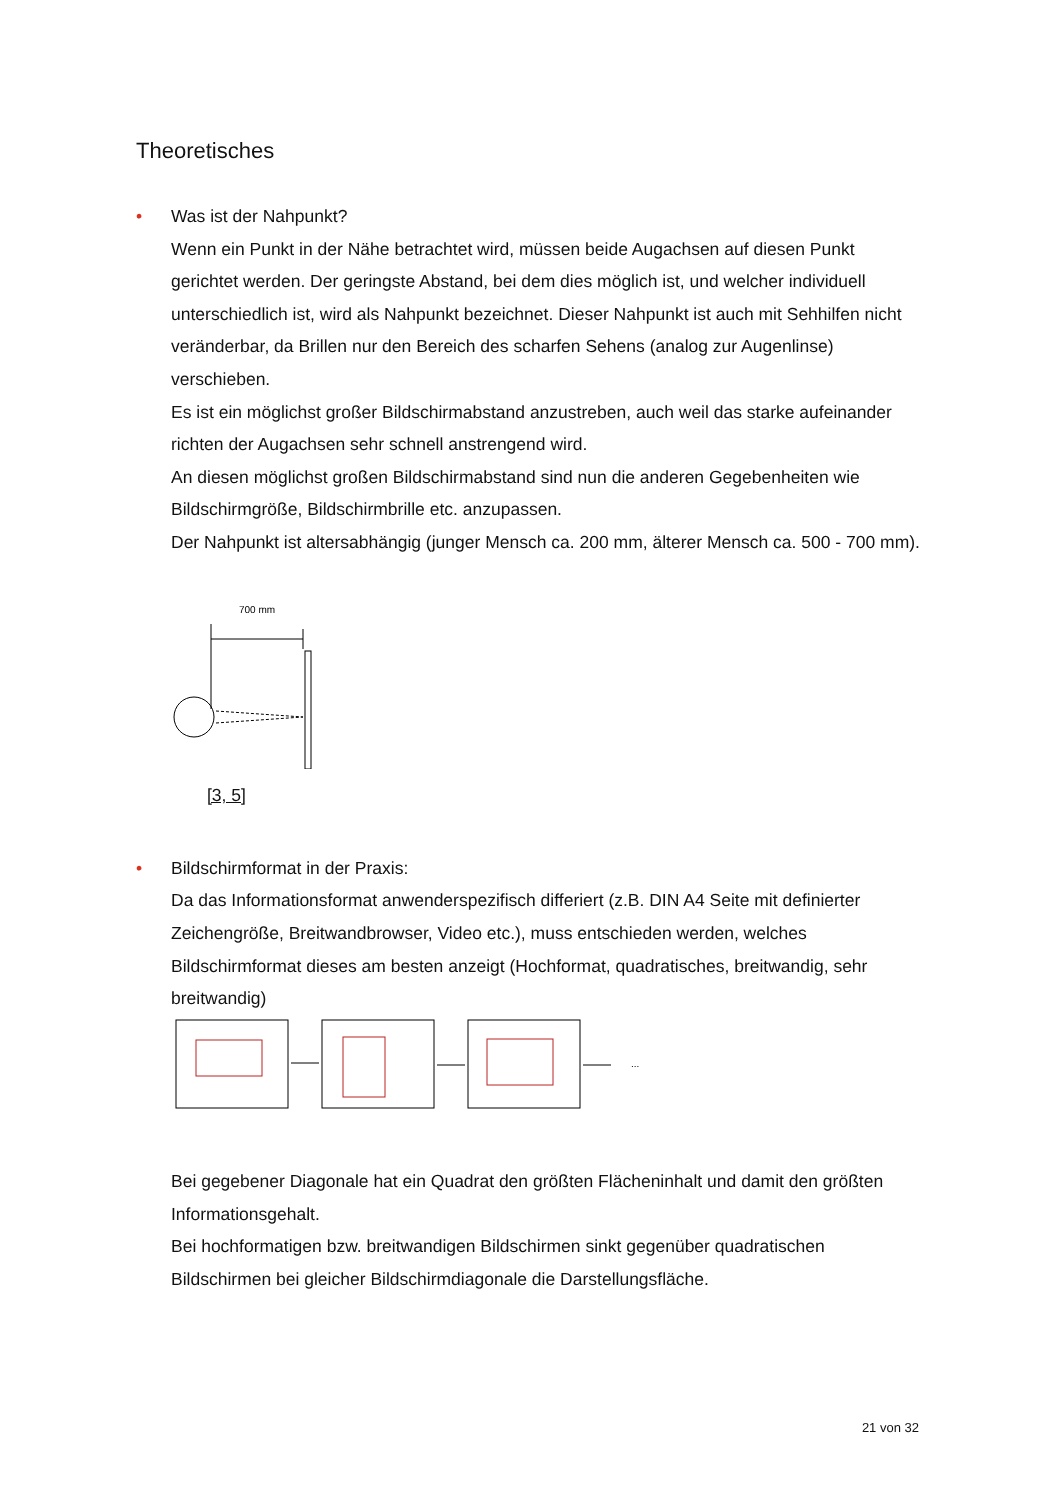Theoretisches
• Was ist der Nahpunkt?
Wenn ein Punkt in der Nähe betrachtet wird, müssen beide Augachsen auf diesen Punkt gerichtet werden. Der geringste Abstand, bei dem dies möglich ist, und welcher individuell unterschiedlich ist, wird als Nahpunkt bezeichnet. Dieser Nahpunkt ist auch mit Sehhilfen nicht veränderbar, da Brillen nur den Bereich des scharfen Sehens (analog zur Augenlinse) verschieben.
Es ist ein möglichst großer Bildschirmabstand anzustreben, auch weil das starke aufeinander richten der Augachsen sehr schnell anstrengend wird.
An diesen möglichst großen Bildschirmabstand sind nun die anderen Gegebenheiten wie Bildschirmgröße, Bildschirmbrille etc. anzupassen.
Der Nahpunkt ist altersabhängig (junger Mensch ca. 200 mm, älterer Mensch ca. 500 - 700 mm).
700 mm
[3, 5]
• Bildschirmformat in der Praxis:
Da das Informationsformat anwenderspezifisch differiert (z.B. DIN A4 Seite mit definierter Zeichengröße, Breitwandbrowser, Video etc.), muss entschieden werden, welches Bildschirmformat dieses am besten anzeigt (Hochformat, quadratisches, breitwandig, sehr breitwandig)
...
Bei gegebener Diagonale hat ein Quadrat den größten Flächeninhalt und damit den größten Informationsgehalt.
Bei hochformatigen bzw. breitwandigen Bildschirmen sinkt gegenüber quadratischen Bildschirmen bei gleicher Bildschirmdiagonale die Darstellungsfläche.
21 von 32